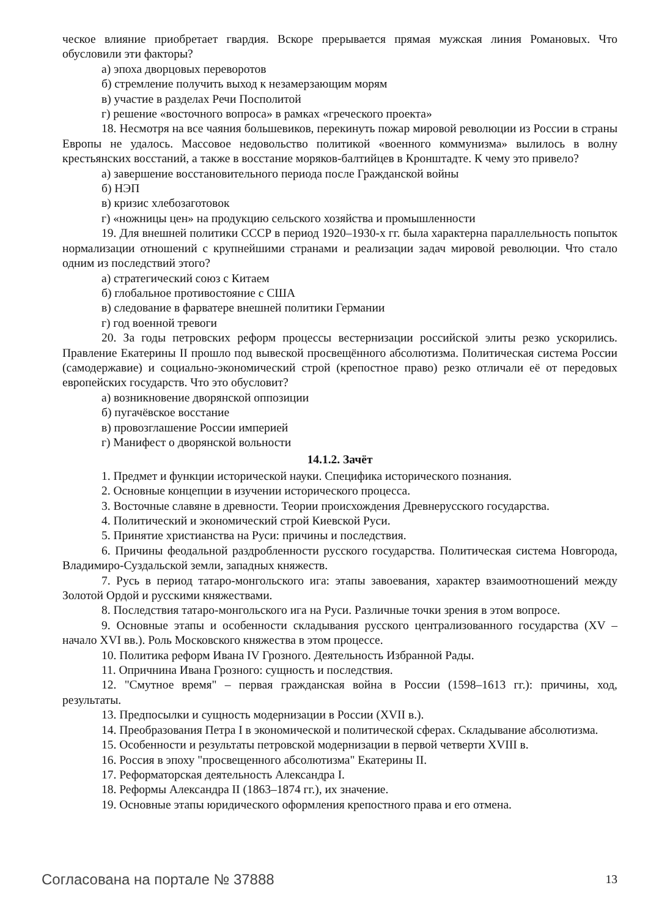ческое влияние приобретает гвардия. Вскоре прерывается прямая мужская линия Романовых. Что обусловили эти факторы?
а) эпоха дворцовых переворотов
б) стремление получить выход к незамерзающим морям
в) участие в разделах Речи Посполитой
г) решение «восточного вопроса» в рамках «греческого проекта»
18. Несмотря на все чаяния большевиков, перекинуть пожар мировой революции из России в страны Европы не удалось. Массовое недовольство политикой «военного коммунизма» вылилось в волну крестьянских восстаний, а также в восстание моряков-балтийцев в Кронштадте. К чему это привело?
а) завершение восстановительного периода после Гражданской войны
б) НЭП
в) кризис хлебозаготовок
г) «ножницы цен» на продукцию сельского хозяйства и промышленности
19. Для внешней политики СССР в период 1920–1930-х гг. была характерна параллельность попыток нормализации отношений с крупнейшими странами и реализации задач мировой революции. Что стало одним из последствий этого?
а) стратегический союз с Китаем
б) глобальное противостояние с США
в) следование в фарватере внешней политики Германии
г) год военной тревоги
20. За годы петровских реформ процессы вестернизации российской элиты резко ускорились. Правление Екатерины II прошло под вывеской просвещённого абсолютизма. Политическая система России (самодержавие) и социально-экономический строй (крепостное право) резко отличали её от передовых европейских государств. Что это обусловит?
а) возникновение дворянской оппозиции
б) пугачёвское восстание
в) провозглашение России империей
г) Манифест о дворянской вольности
14.1.2. Зачёт
1. Предмет и функции исторической науки. Специфика исторического познания.
2. Основные концепции в изучении исторического процесса.
3. Восточные славяне в древности. Теории происхождения Древнерусского государства.
4. Политический и экономический строй Киевской Руси.
5. Принятие христианства на Руси: причины и последствия.
6. Причины феодальной раздробленности русского государства. Политическая система Новгорода, Владимиро-Суздальской земли, западных княжеств.
7. Русь в период татаро-монгольского ига: этапы завоевания, характер взаимоотношений между Золотой Ордой и русскими княжествами.
8. Последствия татаро-монгольского ига на Руси. Различные точки зрения в этом вопросе.
9. Основные этапы и особенности складывания русского централизованного государства (XV – начало XVI вв.). Роль Московского княжества в этом процессе.
10. Политика реформ Ивана IV Грозного. Деятельность Избранной Рады.
11. Опричнина Ивана Грозного: сущность и последствия.
12. "Смутное время" – первая гражданская война в России (1598–1613 гг.): причины, ход, результаты.
13. Предпосылки и сущность модернизации в России (XVII в.).
14. Преобразования Петра I в экономической и политической сферах. Складывание абсолютизма.
15. Особенности и результаты петровской модернизации в первой четверти XVIII в.
16. Россия в эпоху "просвещенного абсолютизма" Екатерины II.
17. Реформаторская деятельность Александра I.
18. Реформы Александра II (1863–1874 гг.), их значение.
19. Основные этапы юридического оформления крепостного права и его отмена.
Согласована на портале № 37888 13